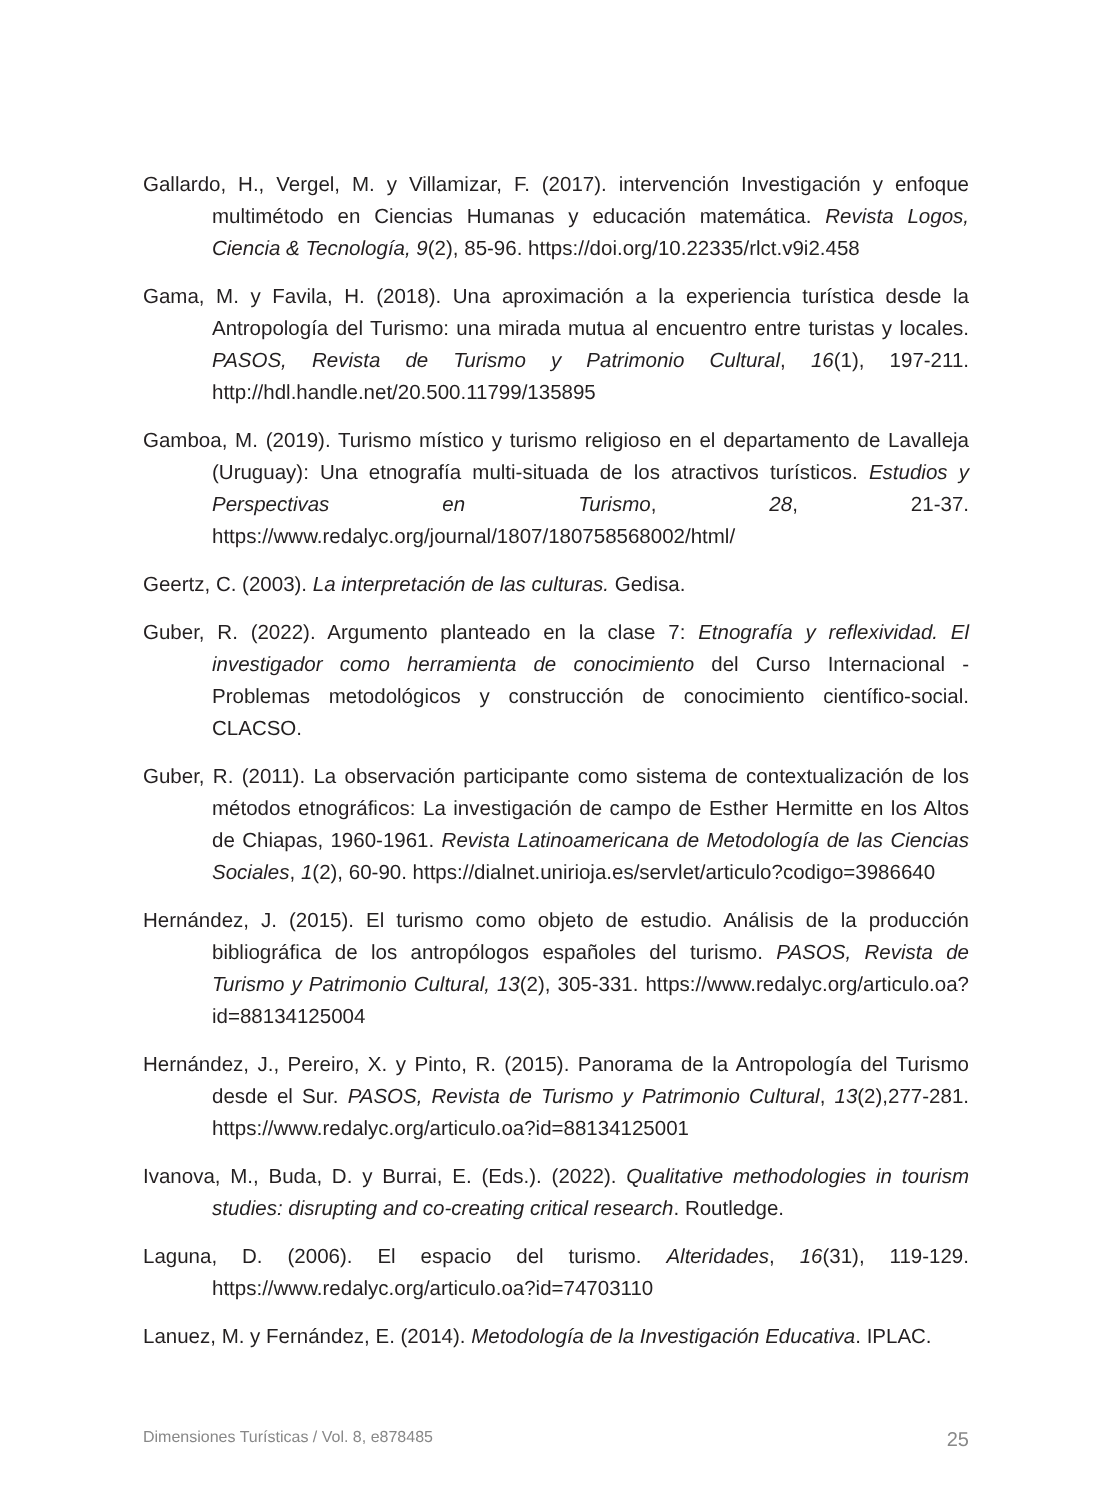Gallardo, H., Vergel, M. y Villamizar, F. (2017). intervención Investigación y enfoque multimétodo en Ciencias Humanas y educación matemática. Revista Logos, Ciencia & Tecnología, 9(2), 85-96. https://doi.org/10.22335/rlct.v9i2.458
Gama, M. y Favila, H. (2018). Una aproximación a la experiencia turística desde la Antropología del Turismo: una mirada mutua al encuentro entre turistas y locales. PASOS, Revista de Turismo y Patrimonio Cultural, 16(1), 197-211. http://hdl.handle.net/20.500.11799/135895
Gamboa, M. (2019). Turismo místico y turismo religioso en el departamento de Lavalleja (Uruguay): Una etnografía multi-situada de los atractivos turísticos. Estudios y Perspectivas en Turismo, 28, 21-37. https://www.redalyc.org/journal/1807/180758568002/html/
Geertz, C. (2003). La interpretación de las culturas. Gedisa.
Guber, R. (2022). Argumento planteado en la clase 7: Etnografía y reflexividad. El investigador como herramienta de conocimiento del Curso Internacional - Problemas metodológicos y construcción de conocimiento científico-social. CLACSO.
Guber, R. (2011). La observación participante como sistema de contextualización de los métodos etnográficos: La investigación de campo de Esther Hermitte en los Altos de Chiapas, 1960-1961. Revista Latinoamericana de Metodología de las Ciencias Sociales, 1(2), 60-90. https://dialnet.unirioja.es/servlet/articulo?codigo=3986640
Hernández, J. (2015). El turismo como objeto de estudio. Análisis de la producción bibliográfica de los antropólogos españoles del turismo. PASOS, Revista de Turismo y Patrimonio Cultural, 13(2), 305-331. https://www.redalyc.org/articulo.oa?id=88134125004
Hernández, J., Pereiro, X. y Pinto, R. (2015). Panorama de la Antropología del Turismo desde el Sur. PASOS, Revista de Turismo y Patrimonio Cultural, 13(2),277-281. https://www.redalyc.org/articulo.oa?id=88134125001
Ivanova, M., Buda, D. y Burrai, E. (Eds.). (2022). Qualitative methodologies in tourism studies: disrupting and co-creating critical research. Routledge.
Laguna, D. (2006). El espacio del turismo. Alteridades, 16(31), 119-129. https://www.redalyc.org/articulo.oa?id=74703110
Lanuez, M. y Fernández, E. (2014). Metodología de la Investigación Educativa. IPLAC.
Dimensiones Turísticas / Vol. 8, e878485 25